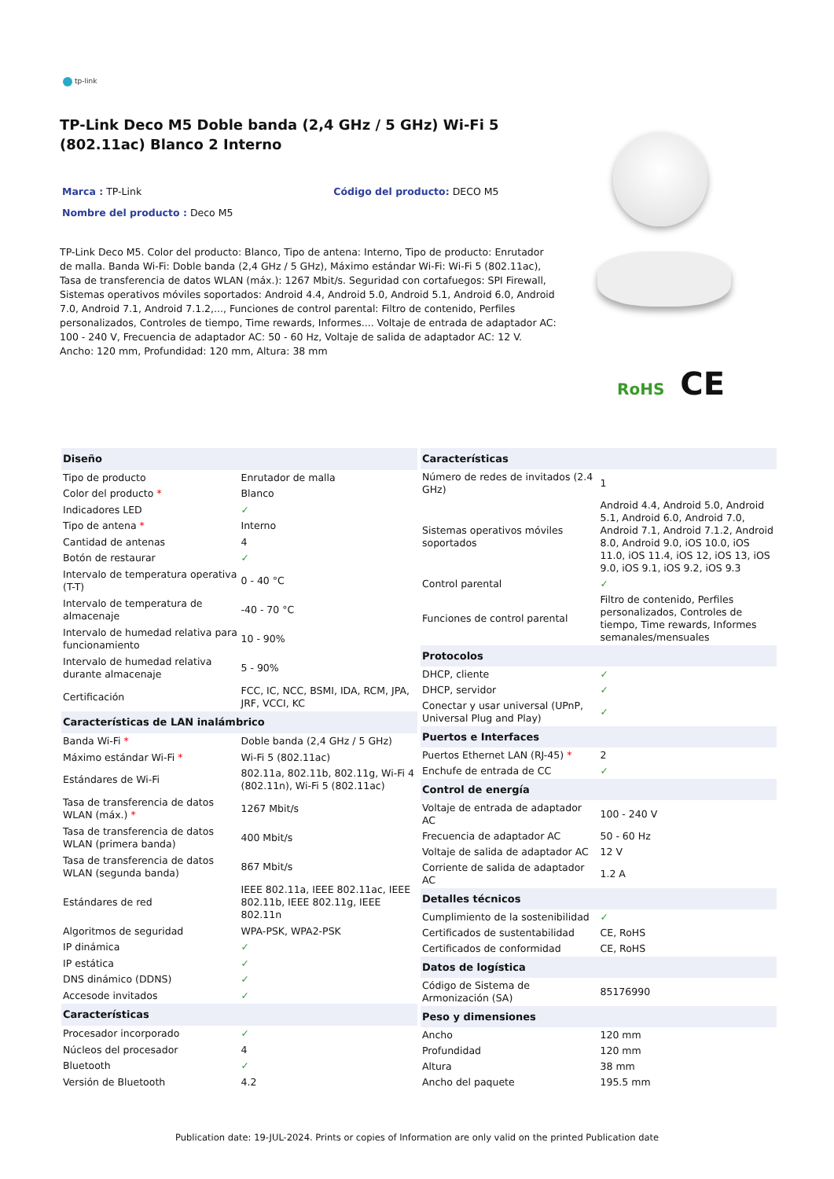tp-link
TP-Link Deco M5 Doble banda (2,4 GHz / 5 GHz) Wi-Fi 5 (802.11ac) Blanco 2 Interno
Marca : TP-Link Código del producto: DECO M5
Nombre del producto : Deco M5
TP-Link Deco M5. Color del producto: Blanco, Tipo de antena: Interno, Tipo de producto: Enrutador de malla. Banda Wi-Fi: Doble banda (2,4 GHz / 5 GHz), Máximo estándar Wi-Fi: Wi-Fi 5 (802.11ac), Tasa de transferencia de datos WLAN (máx.): 1267 Mbit/s. Seguridad con cortafuegos: SPI Firewall, Sistemas operativos móviles soportados: Android 4.4, Android 5.0, Android 5.1, Android 6.0, Android 7.0, Android 7.1, Android 7.1.2,..., Funciones de control parental: Filtro de contenido, Perfiles personalizados, Controles de tiempo, Time rewards, Informes.... Voltaje de entrada de adaptador AC: 100 - 240 V, Frecuencia de adaptador AC: 50 - 60 Hz, Voltaje de salida de adaptador AC: 12 V. Ancho: 120 mm, Profundidad: 120 mm, Altura: 38 mm
RoHS CE
| Diseño | |
| --- | --- |
| Tipo de producto | Enrutador de malla |
| Color del producto * | Blanco |
| Indicadores LED | ✓ |
| Tipo de antena * | Interno |
| Cantidad de antenas | 4 |
| Botón de restaurar | ✓ |
| Intervalo de temperatura operativa (T-T) | 0 - 40 °C |
| Intervalo de temperatura de almacenaje | -40 - 70 °C |
| Intervalo de humedad relativa para funcionamiento | 10 - 90% |
| Intervalo de humedad relativa durante almacenaje | 5 - 90% |
| Certificación | FCC, IC, NCC, BSMI, IDA, RCM, JPA, JRF, VCCI, KC |
| Características de LAN inalámbrico | |
| Banda Wi-Fi * | Doble banda (2,4 GHz / 5 GHz) |
| Máximo estándar Wi-Fi * | Wi-Fi 5 (802.11ac) |
| Estándares de Wi-Fi | 802.11a, 802.11b, 802.11g, Wi-Fi 4 (802.11n), Wi-Fi 5 (802.11ac) |
| Tasa de transferencia de datos WLAN (máx.) * | 1267 Mbit/s |
| Tasa de transferencia de datos WLAN (primera banda) | 400 Mbit/s |
| Tasa de transferencia de datos WLAN (segunda banda) | 867 Mbit/s |
| Estándares de red | IEEE 802.11a, IEEE 802.11ac, IEEE 802.11b, IEEE 802.11g, IEEE 802.11n |
| Algoritmos de seguridad | WPA-PSK, WPA2-PSK |
| IP dinámica | ✓ |
| IP estática | ✓ |
| DNS dinámico (DDNS) | ✓ |
| Accesode invitados | ✓ |
| Características | |
| Procesador incorporado | ✓ |
| Núcleos del procesador | 4 |
| Bluetooth | ✓ |
| Versión de Bluetooth | 4.2 |
| Características | |
| --- | --- |
| Número de redes de invitados (2.4 GHz) | 1 |
| Sistemas operativos móviles soportados | Android 4.4, Android 5.0, Android 5.1, Android 6.0, Android 7.0, Android 7.1, Android 7.1.2, Android 8.0, Android 9.0, iOS 10.0, iOS 11.0, iOS 11.4, iOS 12, iOS 13, iOS 9.0, iOS 9.1, iOS 9.2, iOS 9.3 |
| Control parental | ✓ |
| Funciones de control parental | Filtro de contenido, Perfiles personalizados, Controles de tiempo, Time rewards, Informes semanales/mensuales |
| Protocolos | |
| DHCP, cliente | ✓ |
| DHCP, servidor | ✓ |
| Conectar y usar universal (UPnP, Universal Plug and Play) | ✓ |
| Puertos e Interfaces | |
| Puertos Ethernet LAN (RJ-45) * | 2 |
| Enchufe de entrada de CC | ✓ |
| Control de energía | |
| Voltaje de entrada de adaptador AC | 100 - 240 V |
| Frecuencia de adaptador AC | 50 - 60 Hz |
| Voltaje de salida de adaptador AC | 12 V |
| Corriente de salida de adaptador AC | 1.2 A |
| Detalles técnicos | |
| Cumplimiento de la sostenibilidad | ✓ |
| Certificados de sustentabilidad | CE, RoHS |
| Certificados de conformidad | CE, RoHS |
| Datos de logística | |
| Código de Sistema de Armonización (SA) | 85176990 |
| Peso y dimensiones | |
| Ancho | 120 mm |
| Profundidad | 120 mm |
| Altura | 38 mm |
| Ancho del paquete | 195.5 mm |
Publication date: 19-JUL-2024. Prints or copies of Information are only valid on the printed Publication date